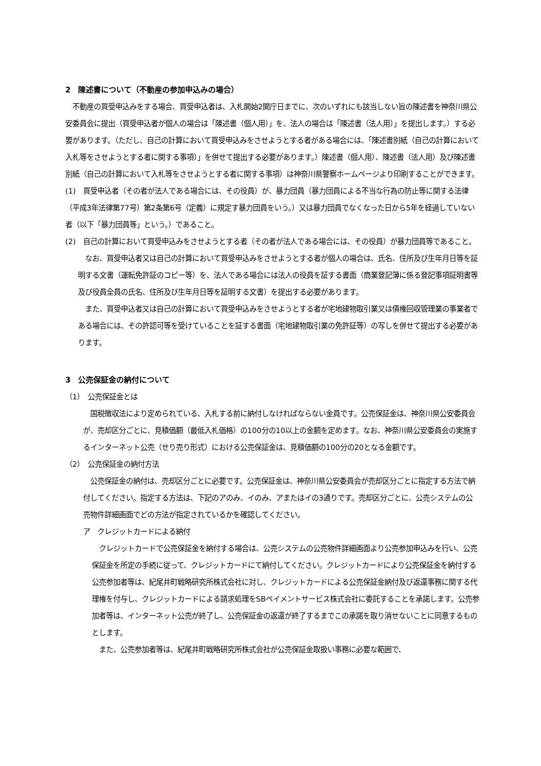2　陳述書について（不動産の参加申込みの場合）
　不動産の買受申込みをする場合、買受申込者は、入札開始2開庁日までに、次のいずれにも該当しない旨の陳述書を神奈川県公安委員会に提出（買受申込者が個人の場合は「陳述書（個人用）」を、法人の場合は「陳述書（法人用）」を提出します。）する必要があります。（ただし、自己の計算において買受申込みをさせようとする者がある場合には、「陳述書別紙（自己の計算において入札等をさせようとする者に関する事項）」を併せて提出する必要があります。）陳述書（個人用）、陳述書（法人用）及び陳述書別紙（自己の計算において入札等をさせようとする者に関する事項）は神奈川県警察ホームページより印刷することができます。
(1)　買受申込者（その者が法人である場合には、その役員）が、暴力団員（暴力団員による不当な行為の防止等に関する法律（平成3年法律第77号）第2条第6号（定義）に規定す暴力団員をいう。）又は暴力団員でなくなった日から5年を経過していない者（以下「暴力団員等」という。）であること。
(2)　自己の計算において買受申込みをさせようとする者（その者が法人である場合には、その役員）が暴力団員等であること。
　なお、買受申込者又は自己の計算において買受申込みをさせようとする者が個人の場合は、氏名、住所及び生年月日等を証明する文書（運転免許証のコピー等）を、法人である場合には法人の役員を証する書面（商業登記簿に係る登記事項証明書等及び役員全員の氏名、住所及び生年月日等を証明する文書）を提出する必要があります。
　また、買受申込者又は自己の計算において買受申込みをさせようとする者が宅地建物取引業又は債権回収管理業の事業者である場合には、その許認可等を受けていることを証する書面（宅地建物取引業の免許証等）の写しを併せて提出する必要があります。
3　公売保証金の納付について
（1）　公売保証金とは
　国税徴収法により定められている、入札する前に納付しなければならない金員です。公売保証金は、神奈川県公安委員会が、売却区分ごとに、見積価額（最低入札価格）の100分の10以上の金額を定めます。なお、神奈川県公安委員会の実施するインターネット公売（せり売り形式）における公売保証金は、見積価額の100分の20となる金額です。
（2）　公売保証金の納付方法
　公売保証金の納付は、売却区分ごとに必要です。公売保証金は、神奈川県公安委員会が売却区分ごとに指定する方法で納付してください。指定する方法は、下記のアのみ、イのみ、アまたはイの3通りです。売却区分ごとに、公売システムの公売物件詳細画面でどの方法が指定されているかを確認してください。
ア　クレジットカードによる納付
　クレジットカードで公売保証金を納付する場合は、公売システムの公売物件詳細画面より公売参加申込みを行い、公売保証金を所定の手続に従って、クレジットカードにて納付してください。クレジットカードにより公売保証金を納付する公売参加者等は、紀尾井町戦略研究所株式会社に対し、クレジットカードによる公売保証金納付及び返還事務に関する代理権を付与し、クレジットカードによる請求処理をSBペイメントサービス株式会社に委託することを承諾します。公売参加者等は、インターネット公売が終了し、公売保証金の返還が終了するまでこの承諾を取り消せないことに同意するものとします。
　また、公売参加者等は、紀尾井町戦略研究所株式会社が公売保証金取扱い事務に必要な範囲で、